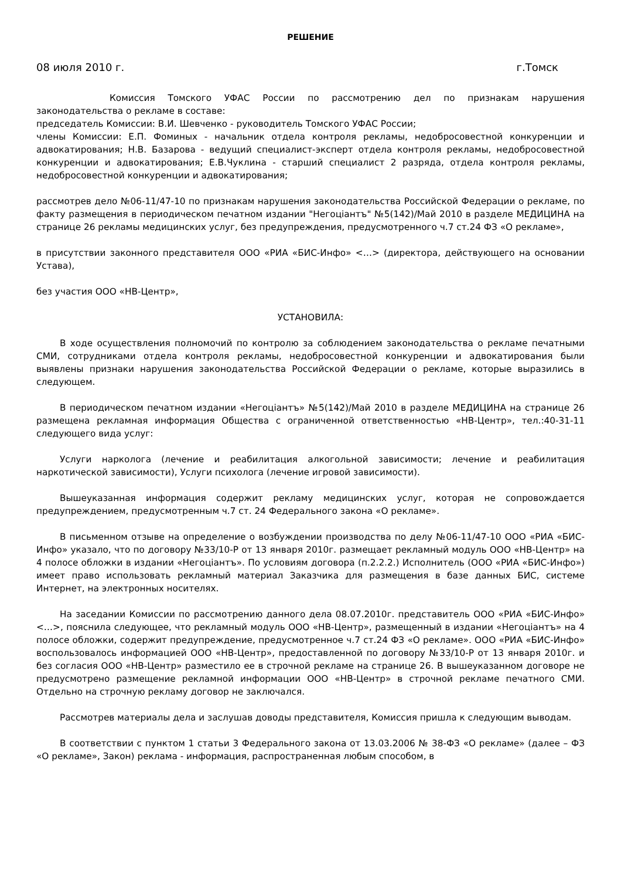РЕШЕНИЕ
08 июля 2010 г. г.Томск
Комиссия Томского УФАС России по рассмотрению дел по признакам нарушения законодательства о рекламе в составе:
председатель Комиссии: В.И. Шевченко - руководитель Томского УФАС России;
члены Комиссии: Е.П. Фоминых - начальник отдела контроля рекламы, недобросовестной конкуренции и адвокатирования; Н.В. Базарова - ведущий специалист-эксперт отдела контроля рекламы, недобросовестной конкуренции и адвокатирования; Е.В.Чуклина - старший специалист 2 разряда, отдела контроля рекламы, недобросовестной конкуренции и адвокатирования;
рассмотрев дело №06-11/47-10 по признакам нарушения законодательства Российской Федерации о рекламе, по факту размещения в периодическом печатном издании "Негоціантъ" №5(142)/Май 2010 в разделе МЕДИЦИНА на странице 26 рекламы медицинских услуг, без предупреждения, предусмотренного ч.7 ст.24 ФЗ «О рекламе»,
в присутствии законного представителя ООО «РИА «БИС-Инфо» <…> (директора, действующего на основании Устава),
без участия ООО «НВ-Центр»,
УСТАНОВИЛА:
В ходе осуществления полномочий по контролю за соблюдением законодательства о рекламе печатными СМИ, сотрудниками отдела контроля рекламы, недобросовестной конкуренции и адвокатирования были выявлены признаки нарушения законодательства Российской Федерации о рекламе, которые выразились в следующем.
В периодическом печатном издании «Негоціантъ» №5(142)/Май 2010 в разделе МЕДИЦИНА на странице 26 размещена рекламная информация Общества с ограниченной ответственностью «НВ-Центр», тел.:40-31-11 следующего вида услуг:
Услуги нарколога (лечение и реабилитация алкогольной зависимости; лечение и реабилитация наркотической зависимости), Услуги психолога (лечение игровой зависимости).
Вышеуказанная информация содержит рекламу медицинских услуг, которая не сопровождается предупреждением, предусмотренным ч.7 ст. 24 Федерального закона «О рекламе».
В письменном отзыве на определение о возбуждении производства по делу №06-11/47-10 ООО «РИА «БИС-Инфо» указало, что по договору №33/10-Р от 13 января 2010г. размещает рекламный модуль ООО «НВ-Центр» на 4 полосе обложки в издании «Негоціантъ». По условиям договора (п.2.2.2.) Исполнитель (ООО «РИА «БИС-Инфо») имеет право использовать рекламный материал Заказчика для размещения в базе данных БИС, системе Интернет, на электронных носителях.
На заседании Комиссии по рассмотрению данного дела 08.07.2010г. представитель ООО «РИА «БИС-Инфо» <…>, пояснила следующее, что рекламный модуль ООО «НВ-Центр», размещенный в издании «Негоціантъ» на 4 полосе обложки, содержит предупреждение, предусмотренное ч.7 ст.24 ФЗ «О рекламе». ООО «РИА «БИС-Инфо» воспользовалось информацией ООО «НВ-Центр», предоставленной по договору №33/10-Р от 13 января 2010г. и без согласия ООО «НВ-Центр» разместило ее в строчной рекламе на странице 26. В вышеуказанном договоре не предусмотрено размещение рекламной информации ООО «НВ-Центр» в строчной рекламе печатного СМИ. Отдельно на строчную рекламу договор не заключался.
Рассмотрев материалы дела и заслушав доводы представителя, Комиссия пришла к следующим выводам.
В соответствии с пунктом 1 статьи 3 Федерального закона от 13.03.2006 № 38-ФЗ «О рекламе» (далее – ФЗ «О рекламе», Закон) реклама - информация, распространенная любым способом, в